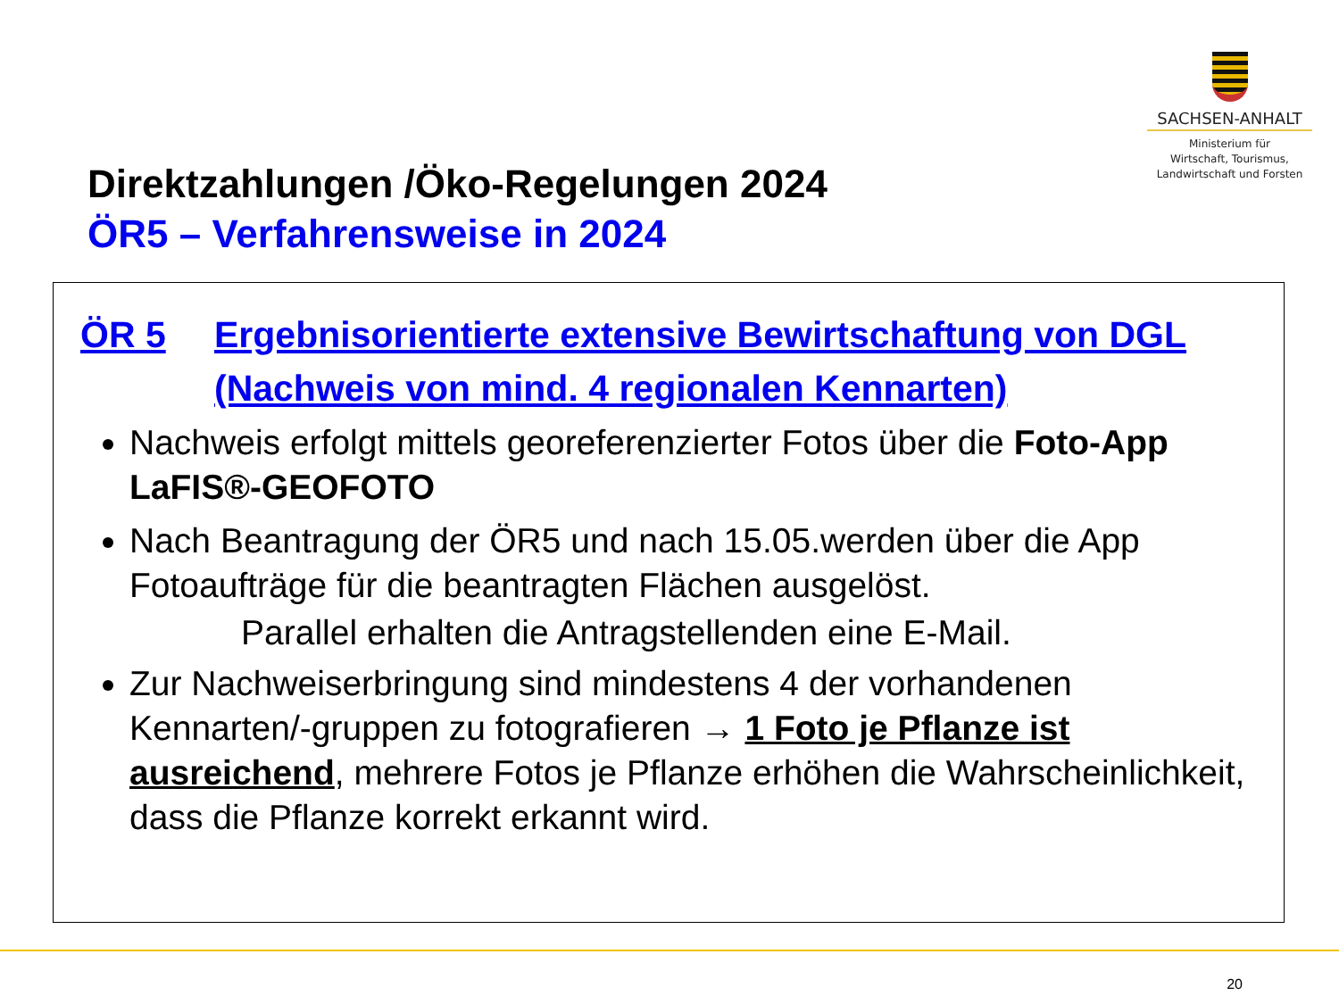SACHSEN-ANHALT
Ministerium für
Wirtschaft, Tourismus,
Landwirtschaft und Forsten
Direktzahlungen /Öko-Regelungen 2024
ÖR5 – Verfahrensweise in 2024
ÖR 5 Ergebnisorientierte extensive Bewirtschaftung von DGL
(Nachweis von mind. 4 regionalen Kennarten)
Nachweis erfolgt mittels georeferenzierter Fotos über die Foto-App LaFIS®-GEOFOTO
Nach Beantragung der ÖR5 und nach 15.05.werden über die App Fotoaufträge für die beantragten Flächen ausgelöst.
Parallel erhalten die Antragstellenden eine E-Mail.
Zur Nachweiserbringung sind mindestens 4 der vorhandenen Kennarten/-gruppen zu fotografieren → 1 Foto je Pflanze ist ausreichend, mehrere Fotos je Pflanze erhöhen die Wahrscheinlichkeit, dass die Pflanze korrekt erkannt wird.
20